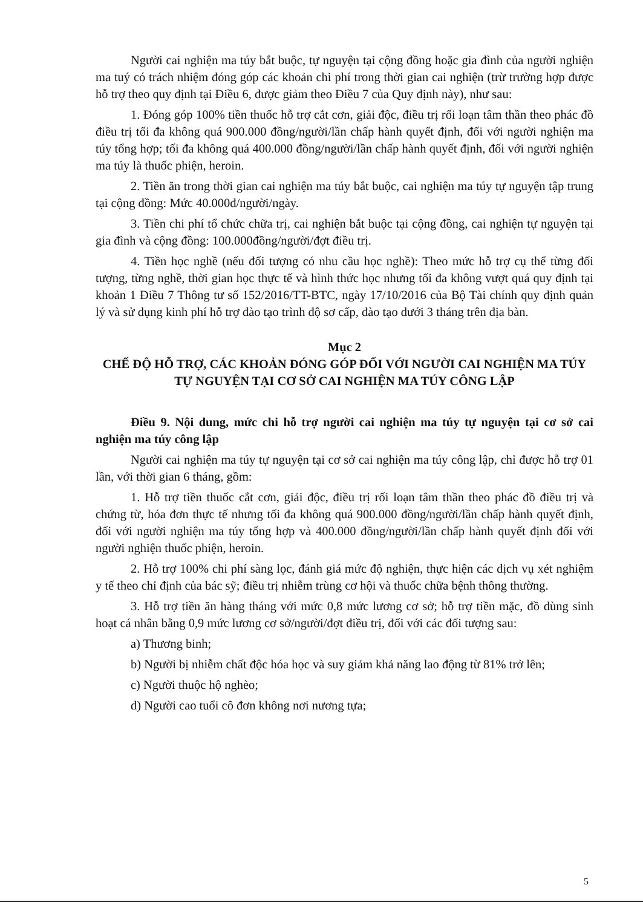Người cai nghiện ma túy bắt buộc, tự nguyện tại cộng đồng hoặc gia đình của người nghiện ma tuý có trách nhiệm đóng góp các khoản chi phí trong thời gian cai nghiện (trừ trường hợp được hỗ trợ theo quy định tại Điều 6, được giảm theo Điều 7 của Quy định này), như sau:
1. Đóng góp 100% tiền thuốc hỗ trợ cắt cơn, giải độc, điều trị rối loạn tâm thần theo phác đồ điều trị tối đa không quá 900.000 đồng/người/lần chấp hành quyết định, đối với người nghiện ma túy tổng hợp; tối đa không quá 400.000 đồng/người/lần chấp hành quyết định, đối với người nghiện ma túy là thuốc phiện, heroin.
2. Tiền ăn trong thời gian cai nghiện ma túy bắt buộc, cai nghiện ma túy tự nguyện tập trung tại cộng đồng: Mức 40.000đ/người/ngày.
3. Tiền chi phí tổ chức chữa trị, cai nghiện bắt buộc tại cộng đồng, cai nghiện tự nguyện tại gia đình và cộng đồng: 100.000đồng/người/đợt điều trị.
4. Tiền học nghề (nếu đối tượng có nhu cầu học nghề): Theo mức hỗ trợ cụ thể từng đối tượng, từng nghề, thời gian học thực tế và hình thức học nhưng tối đa không vượt quá quy định tại khoản 1 Điều 7 Thông tư số 152/2016/TT-BTC, ngày 17/10/2016 của Bộ Tài chính quy định quản lý và sử dụng kinh phí hỗ trợ đào tạo trình độ sơ cấp, đào tạo dưới 3 tháng trên địa bàn.
Mục 2
CHẾ ĐỘ HỖ TRỢ, CÁC KHOẢN ĐÓNG GÓP ĐỐI VỚI NGƯỜI CAI NGHIỆN MA TÚY TỰ NGUYỆN TẠI CƠ SỞ CAI NGHIỆN MA TÚY CÔNG LẬP
Điều 9. Nội dung, mức chi hỗ trợ người cai nghiện ma túy tự nguyện tại cơ sở cai nghiện ma túy công lập
Người cai nghiện ma túy tự nguyện tại cơ sở cai nghiện ma túy công lập, chỉ được hỗ trợ 01 lần, với thời gian 6 tháng, gồm:
1. Hỗ trợ tiền thuốc cắt cơn, giải độc, điều trị rối loạn tâm thần theo phác đồ điều trị và chứng từ, hóa đơn thực tế nhưng tối đa không quá 900.000 đồng/người/lần chấp hành quyết định, đối với người nghiện ma túy tổng hợp và 400.000 đồng/người/lần chấp hành quyết định đối với người nghiện thuốc phiện, heroin.
2. Hỗ trợ 100% chi phí sàng lọc, đánh giá mức độ nghiện, thực hiện các dịch vụ xét nghiệm y tế theo chỉ định của bác sỹ; điều trị nhiễm trùng cơ hội và thuốc chữa bệnh thông thường.
3. Hỗ trợ tiền ăn hàng tháng với mức 0,8 mức lương cơ sở; hỗ trợ tiền mặc, đồ dùng sinh hoạt cá nhân bằng 0,9 mức lương cơ sở/người/đợt điều trị, đối với các đối tượng sau:
a) Thương binh;
b) Người bị nhiễm chất độc hóa học và suy giảm khả năng lao động từ 81% trở lên;
c) Người thuộc hộ nghèo;
d) Người cao tuổi cô đơn không nơi nương tựa;
5